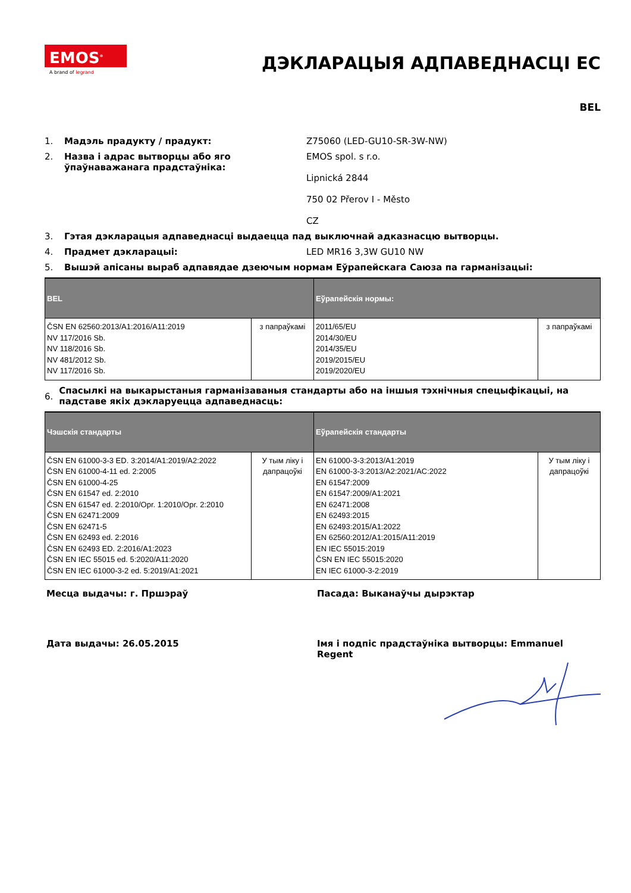EMOS<sup>®</sup>
A brand of legrand
ДЭКЛАРАЦЫЯ АДПАВЕДНАСЦІ ЕС
BEL
1. Мадэль прадукту / прадукт: Z75060 (LED-GU10-SR-3W-NW)
2. Назва і адрас вытворцы або яго ўпаўнаважанага прадстаўніка: EMOS spol. s r.o.
Lipnická 2844
750 02 Přerov I - Město
CZ
3. Гэтая дэкларацыя адпаведнасці выдаецца пад выключнай адказнасцю вытворцы.
4. Прадмет дэкларацыі: LED MR16 3,3W GU10 NW
5. Вышэй апісаны выраб адпавядае дзеючым нормам Еўрапейскага Саюза па гарманізацыі:
| BEL | | Еўрапейскія нормы: | |
| --- | --- | --- | --- |
| ČSN EN 62560:2013/A1:2016/A11:2019 NV 117/2016 Sb. NV 118/2016 Sb. NV 481/2012 Sb. NV 117/2016 Sb. | з папраўкамі | 2011/65/EU 2014/30/EU 2014/35/EU 2019/2015/EU 2019/2020/EU | з папраўкамі |
6. Спасылкі на выкарыстаныя гарманізаваныя стандарты або на іншыя тэхнічныя спецыфікацыі, на падставе якіх дэкларуецца адпаведнасць:
| Чэшскія стандарты | | Еўрапейскія стандарты | |
| --- | --- | --- | --- |
| ČSN EN 61000-3-3 ED. 3:2014/A1:2019/A2:2022 ČSN EN 61000-4-11 ed. 2:2005 ČSN EN 61000-4-25 ČSN EN 61547 ed. 2:2010 ČSN EN 61547 ed. 2:2010/Opr. 1:2010/Opr. 2:2010 ČSN EN 62471:2009 ČSN EN 62471-5 ČSN EN 62493 ed. 2:2016 ČSN EN 62493 ED. 2:2016/A1:2023 ČSN EN IEC 55015 ed. 5:2020/A11:2020 ČSN EN IEC 61000-3-2 ed. 5:2019/A1:2021 | У тым ліку і дапрацоўкі | EN 61000-3-3:2013/A1:2019 EN 61000-3-3:2013/A2:2021/AC:2022 EN 61547:2009 EN 61547:2009/A1:2021 EN 62471:2008 EN 62493:2015 EN 62493:2015/A1:2022 EN 62560:2012/A1:2015/A11:2019 EN IEC 55015:2019 ČSN EN IEC 55015:2020 EN IEC 61000-3-2:2019 | У тым ліку і дапрацоўкі |
Месца выдачы: г. Пршэраў Пасада: Выканаўчы дырэктар
Дата выдачы: 26.05.2015 Імя і подпіс прадстаўніка вытворцы: Emmanuel Regent